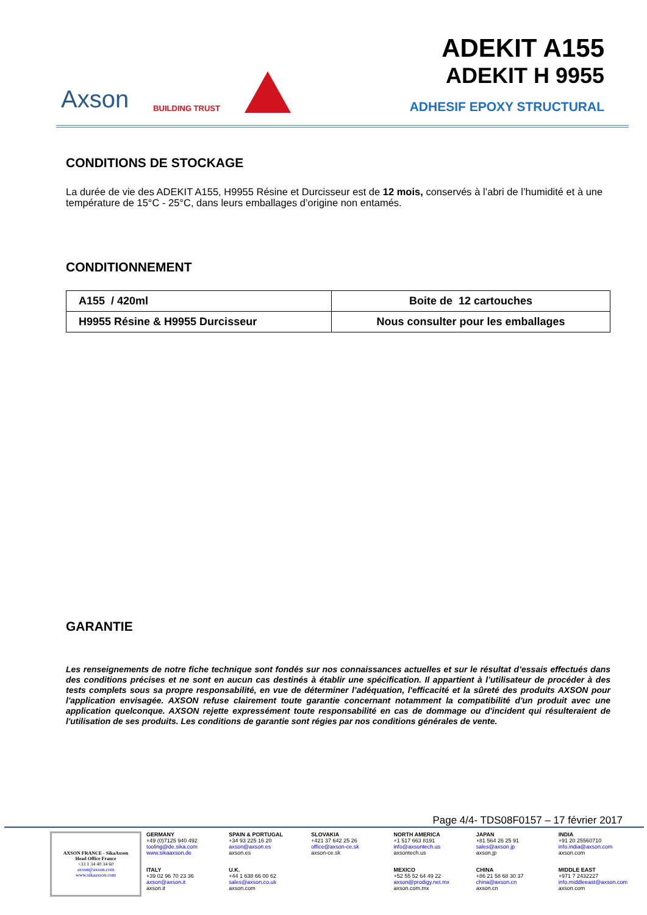Axson BUILDING TRUST
ADEKIT A155
ADEKIT H 9955
ADHESIF EPOXY STRUCTURAL
CONDITIONS DE STOCKAGE
La durée de vie des ADEKIT A155, H9955 Résine et Durcisseur est de 12 mois, conservés à l’abri de l’humidité et à une température de 15°C - 25°C, dans leurs emballages d’origine non entamés.
CONDITIONNEMENT
| A155 / 420ml | Boite de 12 cartouches |
| H9955 Résine & H9955 Durcisseur | Nous consulter pour les emballages |
GARANTIE
Les renseignements de notre fiche technique sont fondés sur nos connaissances actuelles et sur le résultat d’essais effectués dans des conditions précises et ne sont en aucun cas destinés à établir une spécification. Il appartient à l’utilisateur de procéder à des tests complets sous sa propre responsabilité, en vue de déterminer l’adéquation, l'efficacité et la sûreté des produits AXSON pour l'application envisagée. AXSON refuse clairement toute garantie concernant notamment la compatibilité d'un produit avec une application quelconque. AXSON rejette expressément toute responsabilité en cas de dommage ou d'incident qui résulteraient de l'utilisation de ses produits. Les conditions de garantie sont régies par nos conditions générales de vente.
Page 4/4- TDS08F0157 – 17 février 2017
AXSON FRANCE - SikaAxson
Head Office France
+33 1 34 40 34 60
axson@axson.com
www.sikaaxson.com
GERMANY
+49 (0)7125 940 492
tooling@de.sika.com
www.sikaaxson.de
SPAIN & PORTUGAL
+34 93 225 16 20
axson@axson.es
axson.es
SLOVAKIA
+421 37 642 25 26
office@axson-ce.sk
axson-ce.sk
NORTH AMERICA
+1 517 663 8191
info@axsontech.us
axsontech.us
JAPAN
+81 564 26 25 91
sales@axson.jp
axson.jp
INDIA
+91 20 25560710
info.india@axson.com
axson.com
ITALY
+39 02 96 70 23 36
axson@axson.it
axson.it
U.K.
+44 1 638 66 00 62
sales@axson.co.uk
axson.com
MEXICO
+52 55 52 64 49 22
axson@prodigy.net.mx
axson.com.mx
CHINA
+86 21 58 68 30 37
china@axson.cn
axson.cn
MIDDLE EAST
+971 7 2432227
info.middleeast@axson.com
axson.com